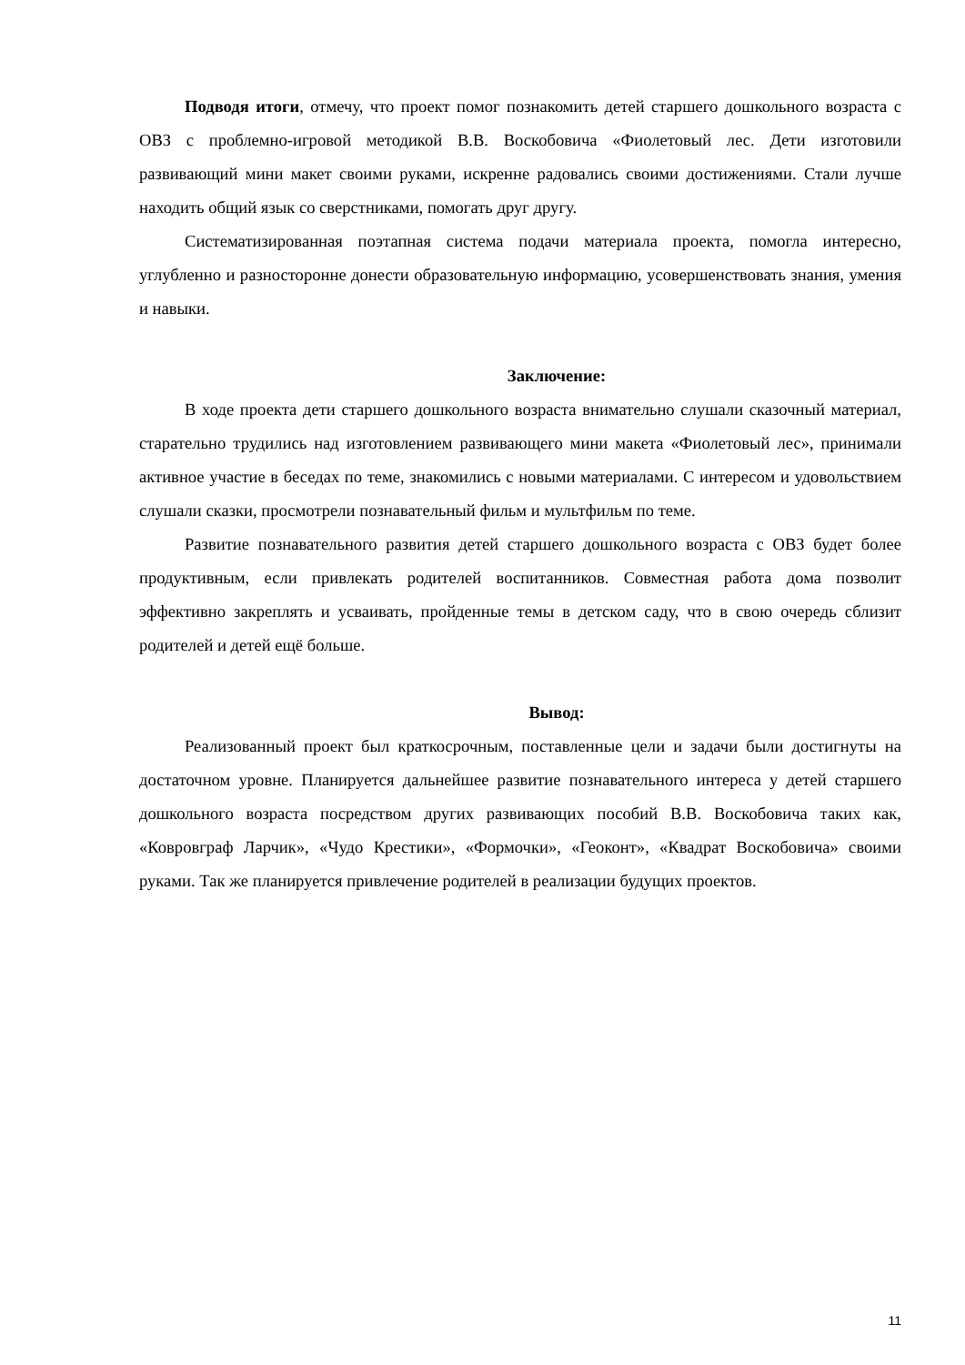Подводя итоги, отмечу, что проект помог познакомить детей старшего дошкольного возраста с ОВЗ с проблемно-игровой методикой В.В. Воскобовича «Фиолетовый лес. Дети изготовили развивающий мини макет своими руками, искренне радовались своими достижениями. Стали лучше находить общий язык со сверстниками, помогать друг другу.
Систематизированная поэтапная система подачи материала проекта, помогла интересно, углубленно и разносторонне донести образовательную информацию, усовершенствовать знания, умения и навыки.
Заключение:
В ходе проекта дети старшего дошкольного возраста внимательно слушали сказочный материал, старательно трудились над изготовлением развивающего мини макета «Фиолетовый лес», принимали активное участие в беседах по теме, знакомились с новыми материалами. С интересом и удовольствием слушали сказки, просмотрели познавательный фильм и мультфильм по теме.
Развитие познавательного развития детей старшего дошкольного возраста с ОВЗ будет более продуктивным, если привлекать родителей воспитанников. Совместная работа дома позволит эффективно закреплять и усваивать, пройденные темы в детском саду, что в свою очередь сблизит родителей и детей ещё больше.
Вывод:
Реализованный проект был краткосрочным, поставленные цели и задачи были достигнуты на достаточном уровне. Планируется дальнейшее развитие познавательного интереса у детей старшего дошкольного возраста посредством других развивающих пособий В.В. Воскобовича таких как, «Ковровграф Ларчик», «Чудо Крестики», «Формочки», «Геоконт», «Квадрат Воскобовича» своими руками. Так же планируется привлечение родителей в реализации будущих проектов.
11